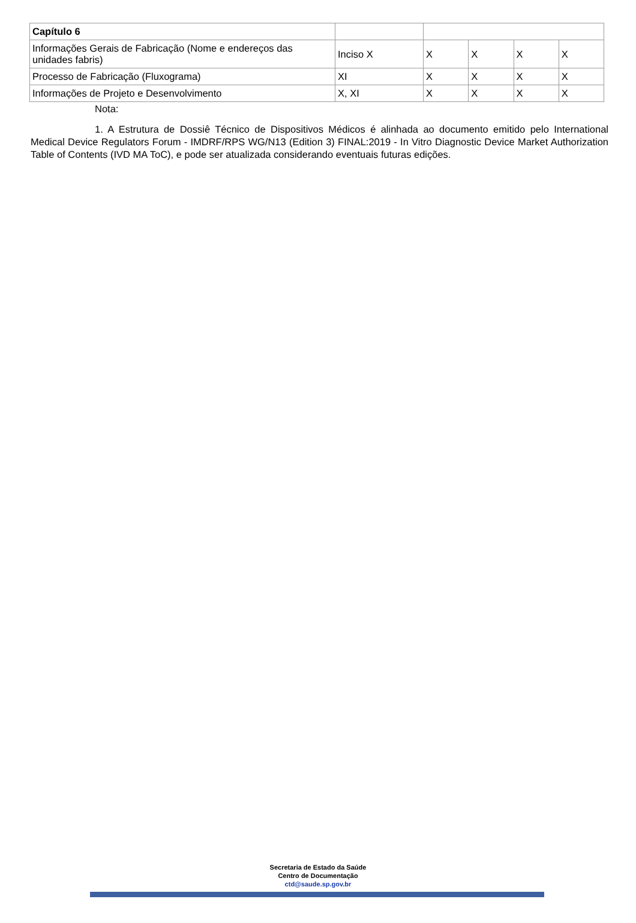| Capítulo 6 | | | | | |
| Informações Gerais de Fabricação (Nome e endereços das unidades fabris) | Inciso X | X | X | X | X |
| Processo de Fabricação (Fluxograma) | XI | X | X | X | X |
| Informações de Projeto e Desenvolvimento | X, XI | X | X | X | X |
Nota:
1. A Estrutura de Dossiê Técnico de Dispositivos Médicos é alinhada ao documento emitido pelo International Medical Device Regulators Forum - IMDRF/RPS WG/N13 (Edition 3) FINAL:2019 - In Vitro Diagnostic Device Market Authorization Table of Contents (IVD MA ToC), e pode ser atualizada considerando eventuais futuras edições.
Secretaria de Estado da Saúde
Centro de Documentação
ctd@saude.sp.gov.br